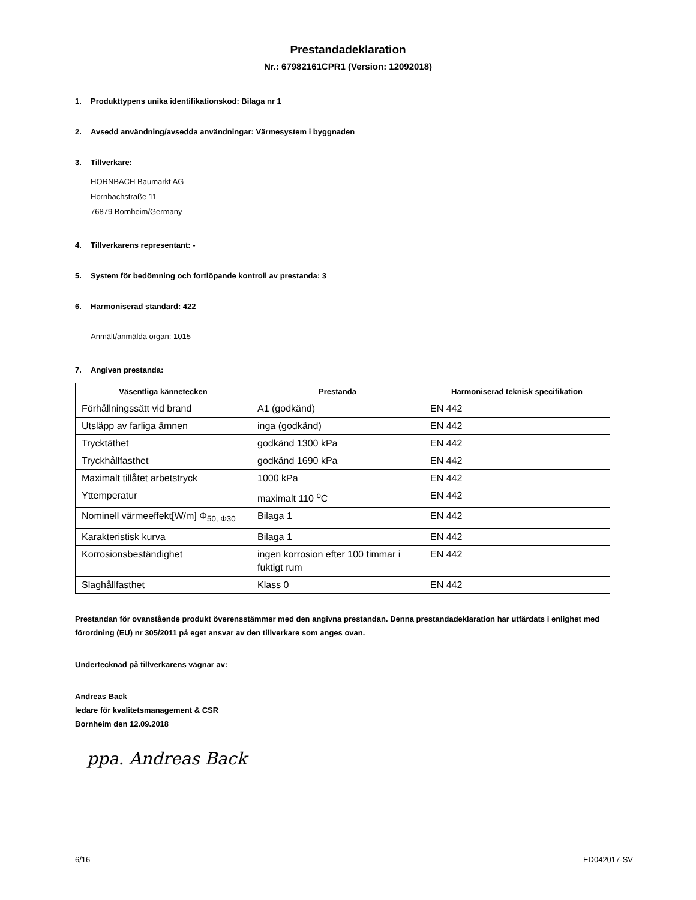Prestandadeklaration
Nr.: 67982161CPR1 (Version: 12092018)
1. Produkttypens unika identifikationskod: Bilaga nr 1
2. Avsedd användning/avsedda användningar: Värmesystem i byggnaden
3. Tillverkare:
HORNBACH Baumarkt AG
Hornbachstraße 11
76879 Bornheim/Germany
4. Tillverkarens representant: -
5. System för bedömning och fortlöpande kontroll av prestanda: 3
6. Harmoniserad standard: 422
Anmält/anmälda organ: 1015
7. Angiven prestanda:
| Väsentliga kännetecken | Prestanda | Harmoniserad teknisk specifikation |
| --- | --- | --- |
| Förhållningssätt vid brand | A1 (godkänd) | EN 442 |
| Utsläpp av farliga ämnen | inga (godkänd) | EN 442 |
| Trycktäthet | godkänd 1300 kPa | EN 442 |
| Tryckhållfasthet | godkänd 1690 kPa | EN 442 |
| Maximalt tillåtet arbetstryck | 1000 kPa | EN 442 |
| Yttemperatur | maximalt 110 <sup>o</sup>C | EN 442 |
| Nominell värmeeffekt[W/m] Φ<sub>50, Φ30</sub> | Bilaga 1 | EN 442 |
| Karakteristisk kurva | Bilaga 1 | EN 442 |
| Korrosionsbeständighet | ingen korrosion efter 100 timmar i fuktigt rum | EN 442 |
| Slaghållfasthet | Klass 0 | EN 442 |
Prestandan för ovanstående produkt överensstämmer med den angivna prestandan. Denna prestandadeklaration har utfärdats i enlighet med förordning (EU) nr 305/2011 på eget ansvar av den tillverkare som anges ovan.
Undertecknad på tillverkarens vägnar av:
Andreas Back
ledare för kvalitetsmanagement & CSR
Bornheim den 12.09.2018
ppa. Andreas Back
6/16 ED042017-SV